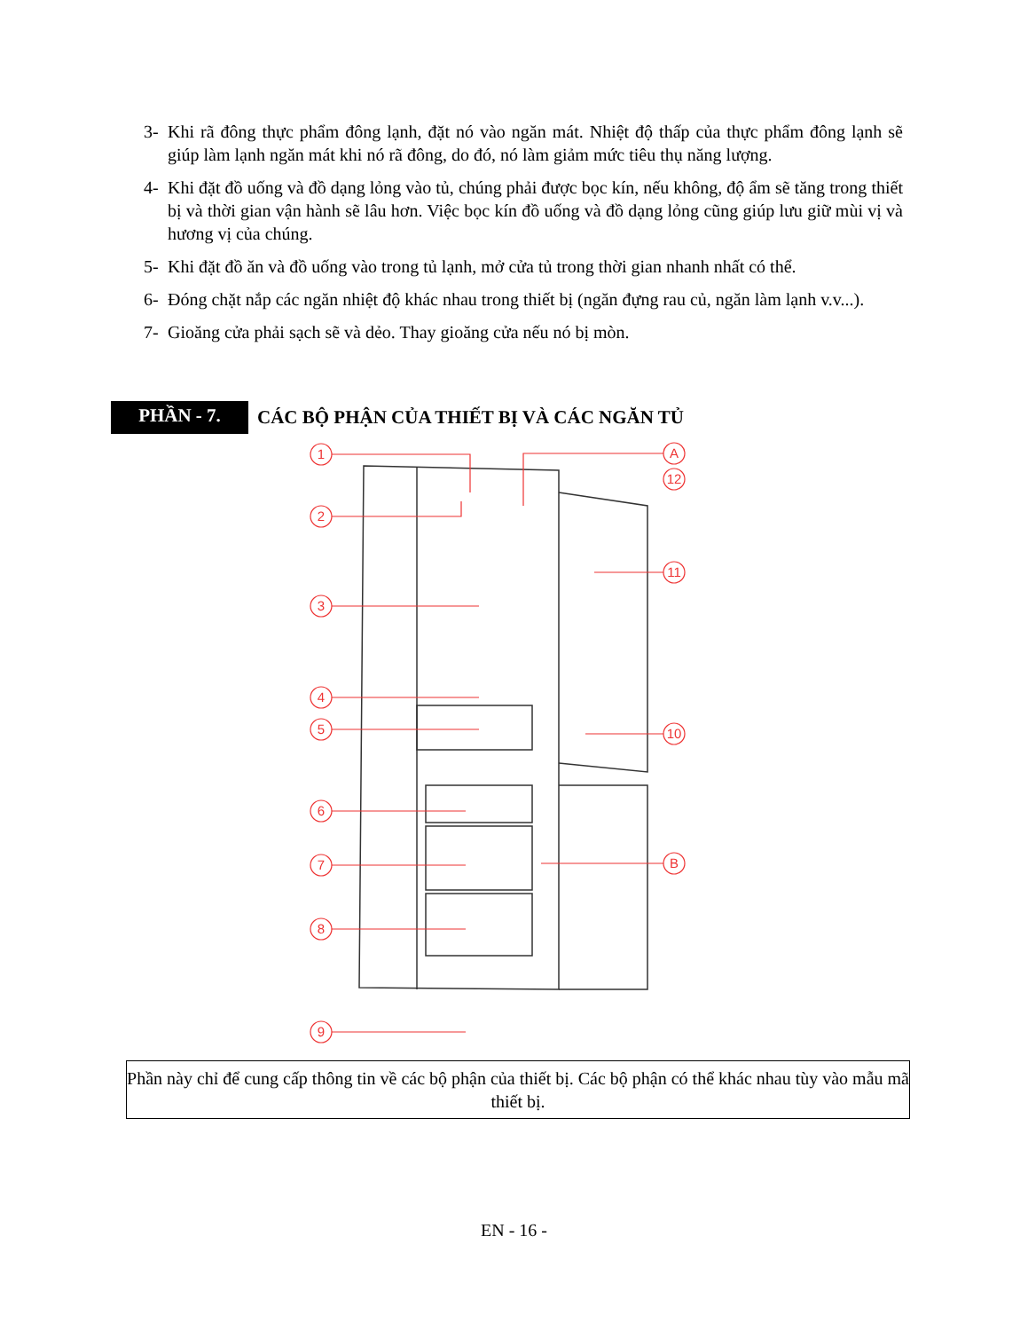3- Khi rã đông thực phẩm đông lạnh, đặt nó vào ngăn mát. Nhiệt độ thấp của thực phẩm đông lạnh sẽ giúp làm lạnh ngăn mát khi nó rã đông, do đó, nó làm giảm mức tiêu thụ năng lượng.
4- Khi đặt đồ uống và đồ dạng lỏng vào tủ, chúng phải được bọc kín, nếu không, độ ẩm sẽ tăng trong thiết bị và thời gian vận hành sẽ lâu hơn. Việc bọc kín đồ uống và đồ dạng lỏng cũng giúp lưu giữ mùi vị và hương vị của chúng.
5- Khi đặt đồ ăn và đồ uống vào trong tủ lạnh, mở cửa tủ trong thời gian nhanh nhất có thể.
6- Đóng chặt nắp các ngăn nhiệt độ khác nhau trong thiết bị (ngăn đựng rau củ, ngăn làm lạnh v.v...).
7- Gioăng cửa phải sạch sẽ và dẻo. Thay gioăng cửa nếu nó bị mòn.
PHẦN - 7.
CÁC BỘ PHẬN CỦA THIẾT BỊ VÀ CÁC NGĂN TỦ
1
2
3
4
5
6
7
8
9
A
12
11
10
B
Phần này chỉ để cung cấp thông tin về các bộ phận của thiết bị. Các bộ phận có thể khác nhau tùy vào mẫu mã thiết bị.
EN - 16 -